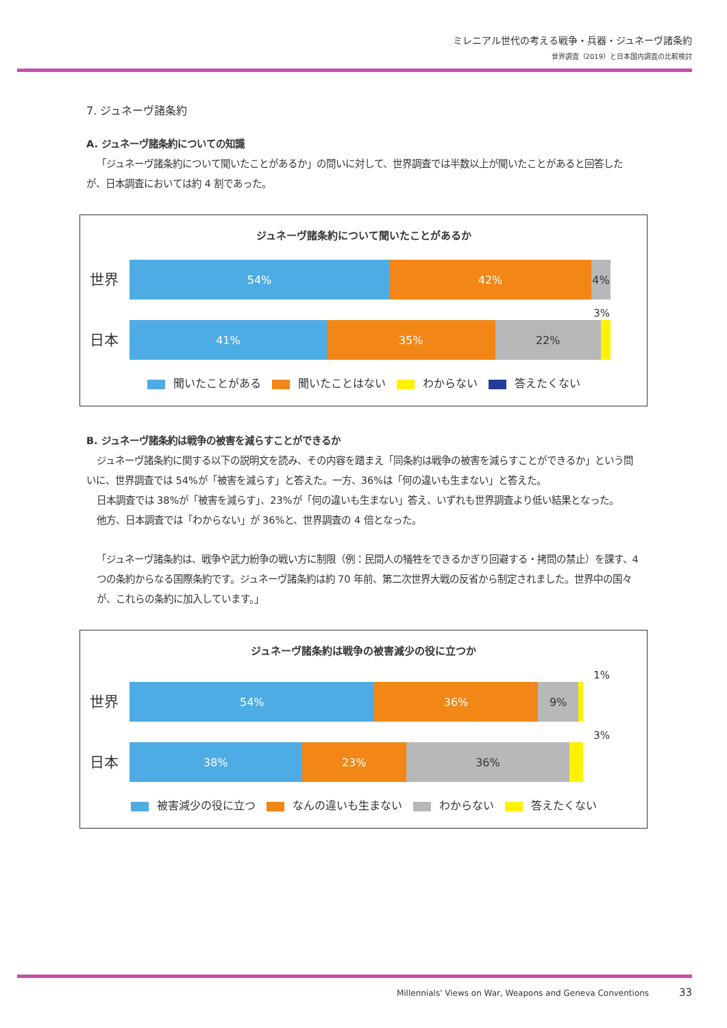ミレニアル世代の考える戦争・兵器・ジュネーヴ諸条約
世界調査（2019）と日本国内調査の比較検討
7. ジュネーヴ諸条約
A. ジュネーヴ諸条約についての知識
「ジュネーヴ諸条約について聞いたことがあるか」の問いに対して、世界調査では半数以上が聞いたことがあると回答したが、日本調査においては約 4 割であった。
ジュネーヴ諸条約について聞いたことがあるか
世界
54% 42% 4%
3%
日本
41% 35% 22%
聞いたことがある 聞いたことはない わからない 答えたくない
B. ジュネーヴ諸条約は戦争の被害を減らすことができるか
ジュネーヴ諸条約に関する以下の説明文を読み、その内容を踏まえ「同条約は戦争の被害を減らすことができるか」という問いに、世界調査では 54%が「被害を減らす」と答えた。一方、36%は「何の違いも生まない」と答えた。
日本調査では 38%が「被害を減らす」、23%が「何の違いも生まない」答え、いずれも世界調査より低い結果となった。
他方、日本調査では「わからない」が 36%と、世界調査の 4 倍となった。
「ジュネーヴ諸条約は、戦争や武力紛争の戦い方に制限（例：民間人の犠牲をできるかぎり回避する・拷問の禁止）を課す、4 つの条約からなる国際条約です。ジュネーヴ諸条約は約 70 年前、第二次世界大戦の反省から制定されました。世界中の国々が、これらの条約に加入しています。」
ジュネーヴ諸条約は戦争の被害減少の役に立つか
1%
世界
54% 36% 9%
3%
日本
38% 23% 36%
被害減少の役に立つ なんの違いも生まない わからない 答えたくない
Millennials' Views on War, Weapons and Geneva Conventions 33